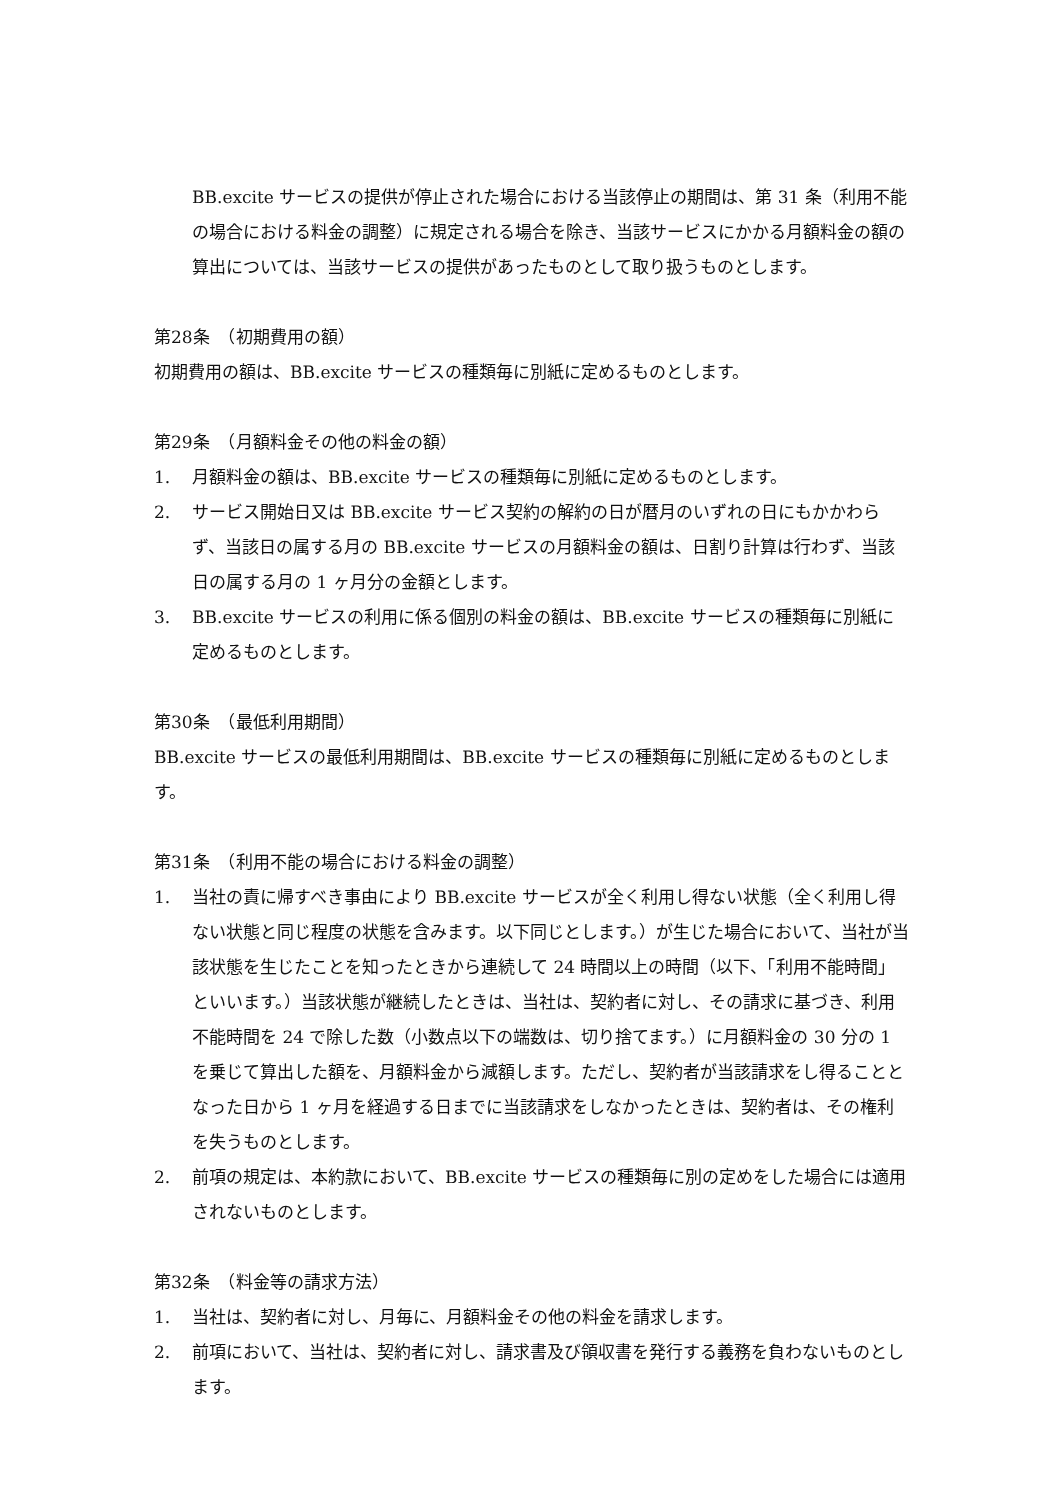BB.excite サービスの提供が停止された場合における当該停止の期間は、第 31 条（利用不能の場合における料金の調整）に規定される場合を除き、当該サービスにかかる月額料金の額の算出については、当該サービスの提供があったものとして取り扱うものとします。
第28条　（初期費用の額）
初期費用の額は、BB.excite サービスの種類毎に別紙に定めるものとします。
第29条　（月額料金その他の料金の額）
1. 月額料金の額は、BB.excite サービスの種類毎に別紙に定めるものとします。
2. サービス開始日又は BB.excite サービス契約の解約の日が暦月のいずれの日にもかかわらず、当該日の属する月の BB.excite サービスの月額料金の額は、日割り計算は行わず、当該日の属する月の 1 ヶ月分の金額とします。
3. BB.excite サービスの利用に係る個別の料金の額は、BB.excite サービスの種類毎に別紙に定めるものとします。
第30条　（最低利用期間）
BB.excite サービスの最低利用期間は、BB.excite サービスの種類毎に別紙に定めるものとします。
第31条　（利用不能の場合における料金の調整）
1. 当社の責に帰すべき事由により BB.excite サービスが全く利用し得ない状態（全く利用し得ない状態と同じ程度の状態を含みます。以下同じとします。）が生じた場合において、当社が当該状態を生じたことを知ったときから連続して 24 時間以上の時間（以下、「利用不能時間」といいます。）当該状態が継続したときは、当社は、契約者に対し、その請求に基づき、利用不能時間を 24 で除した数（小数点以下の端数は、切り捨てます。）に月額料金の 30 分の 1 を乗じて算出した額を、月額料金から減額します。ただし、契約者が当該請求をし得ることとなった日から 1 ヶ月を経過する日までに当該請求をしなかったときは、契約者は、その権利を失うものとします。
2. 前項の規定は、本約款において、BB.excite サービスの種類毎に別の定めをした場合には適用されないものとします。
第32条　（料金等の請求方法）
1. 当社は、契約者に対し、月毎に、月額料金その他の料金を請求します。
2. 前項において、当社は、契約者に対し、請求書及び領収書を発行する義務を負わないものとします。